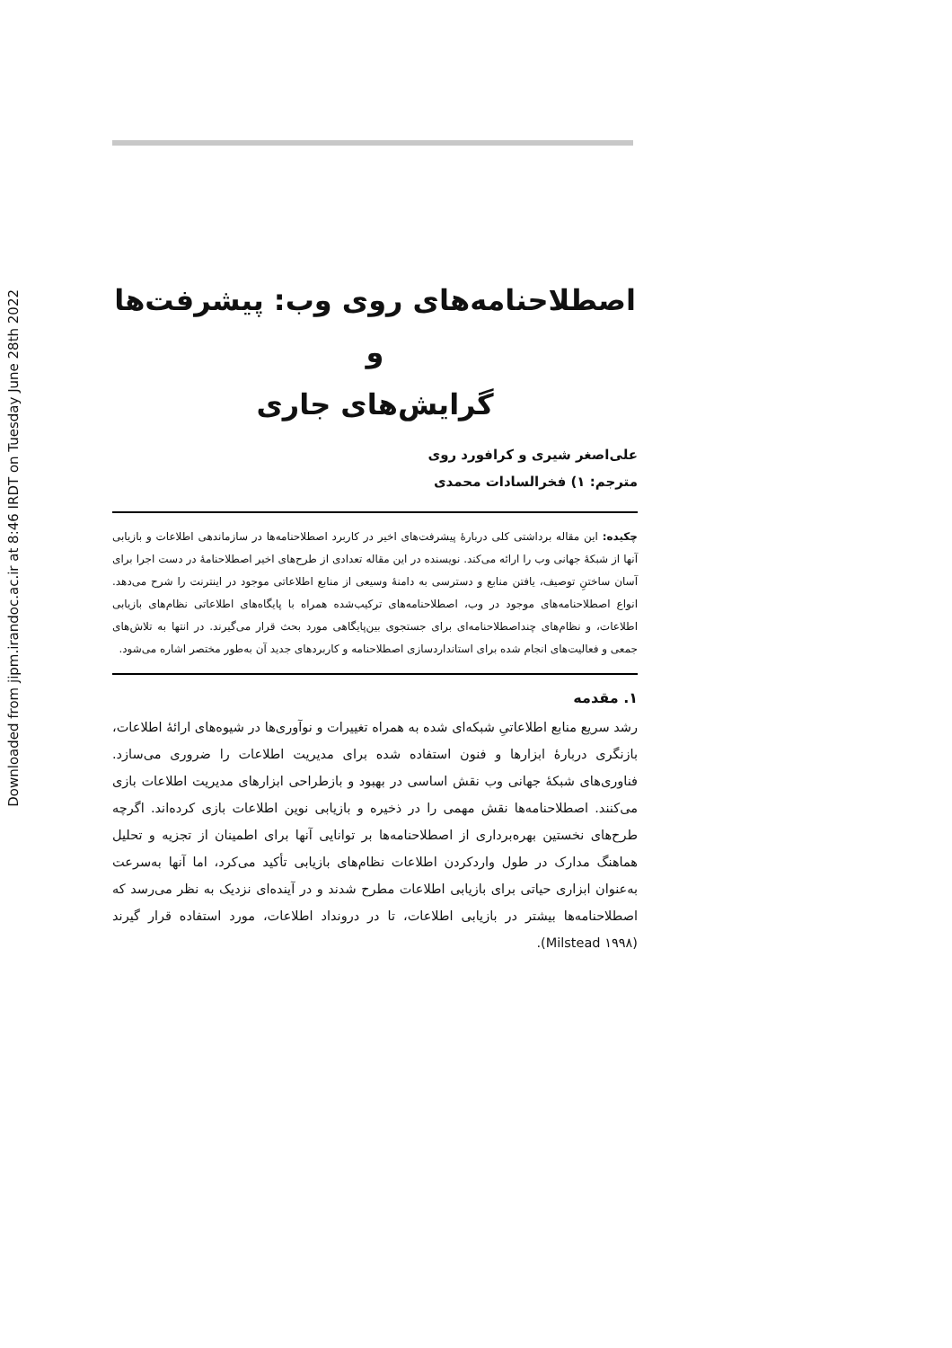Downloaded from jipm.irandoc.ac.ir at 8:46 IRDT on Tuesday June 28th 2022
اصطلاحنامه‌های روی وب: پیشرفت‌ها و
گرایش‌های جاری
علی‌اصغر شیری و کرافورد روی
مترجم: ۱) فخرالسادات محمدی
چکیده: این مقاله برداشتی کلی دربارهٔ پیشرفت‌های اخیر در کاربرد اصطلاحنامه‌ها در سازماندهی اطلاعات و بازیابی آنها از شبکهٔ جهانی وب را ارائه می‌کند. نویسنده در این مقاله تعدادی از طرح‌های اخیر اصطلاحنامهٔ در دست اجرا برای آسان ساختنِ توصیف، یافتن منابع و دسترسی به دامنهٔ وسیعی از منابع اطلاعاتی موجود در اینترنت را شرح می‌دهد. انواع اصطلاحنامه‌های موجود در وب، اصطلاحنامه‌های ترکیب‌شده همراه با پایگاه‌های اطلاعاتی نظام‌های بازیابی اطلاعات، و نظام‌های چنداصطلاحنامه‌ای برای جستجوی بین‌پایگاهی مورد بحث قرار می‌گیرند. در انتها به تلاش‌های جمعی و فعالیت‌های انجام شده برای استانداردسازی اصطلاحنامه و کاربردهای جدید آن به‌طور مختصر اشاره می‌شود.
۱. مقدمه
رشد سریع منابع اطلاعاتیِ شبکه‌ای شده به همراه تغییرات و نوآوری‌ها در شیوه‌های ارائهٔ اطلاعات، بازنگری دربارهٔ ابزارها و فنون استفاده شده برای مدیریت اطلاعات را ضروری می‌سازد. فناوری‌های شبکهٔ جهانی وب نقش اساسی در بهبود و بازطراحی ابزارهای مدیریت اطلاعات بازی می‌کنند. اصطلاحنامه‌ها نقش مهمی را در ذخیره و بازیابی نوین اطلاعات بازی کرده‌اند. اگرچه طرح‌های نخستین بهره‌برداری از اصطلاحنامه‌ها بر توانایی آنها برای اطمینان از تجزیه و تحلیل هماهنگ مدارک در طول واردکردن اطلاعات نظام‌های بازیابی تأکید می‌کرد، اما آنها به‌سرعت به‌عنوان ابزاری حیاتی برای بازیابی اطلاعات مطرح شدند و در آینده‌ای نزدیک به نظر می‌رسد که اصطلاحنامه‌ها بیشتر در بازیابی اطلاعات، تا در درونداد اطلاعات، مورد استفاده قرار گیرند (Milstead ۱۹۹۸).